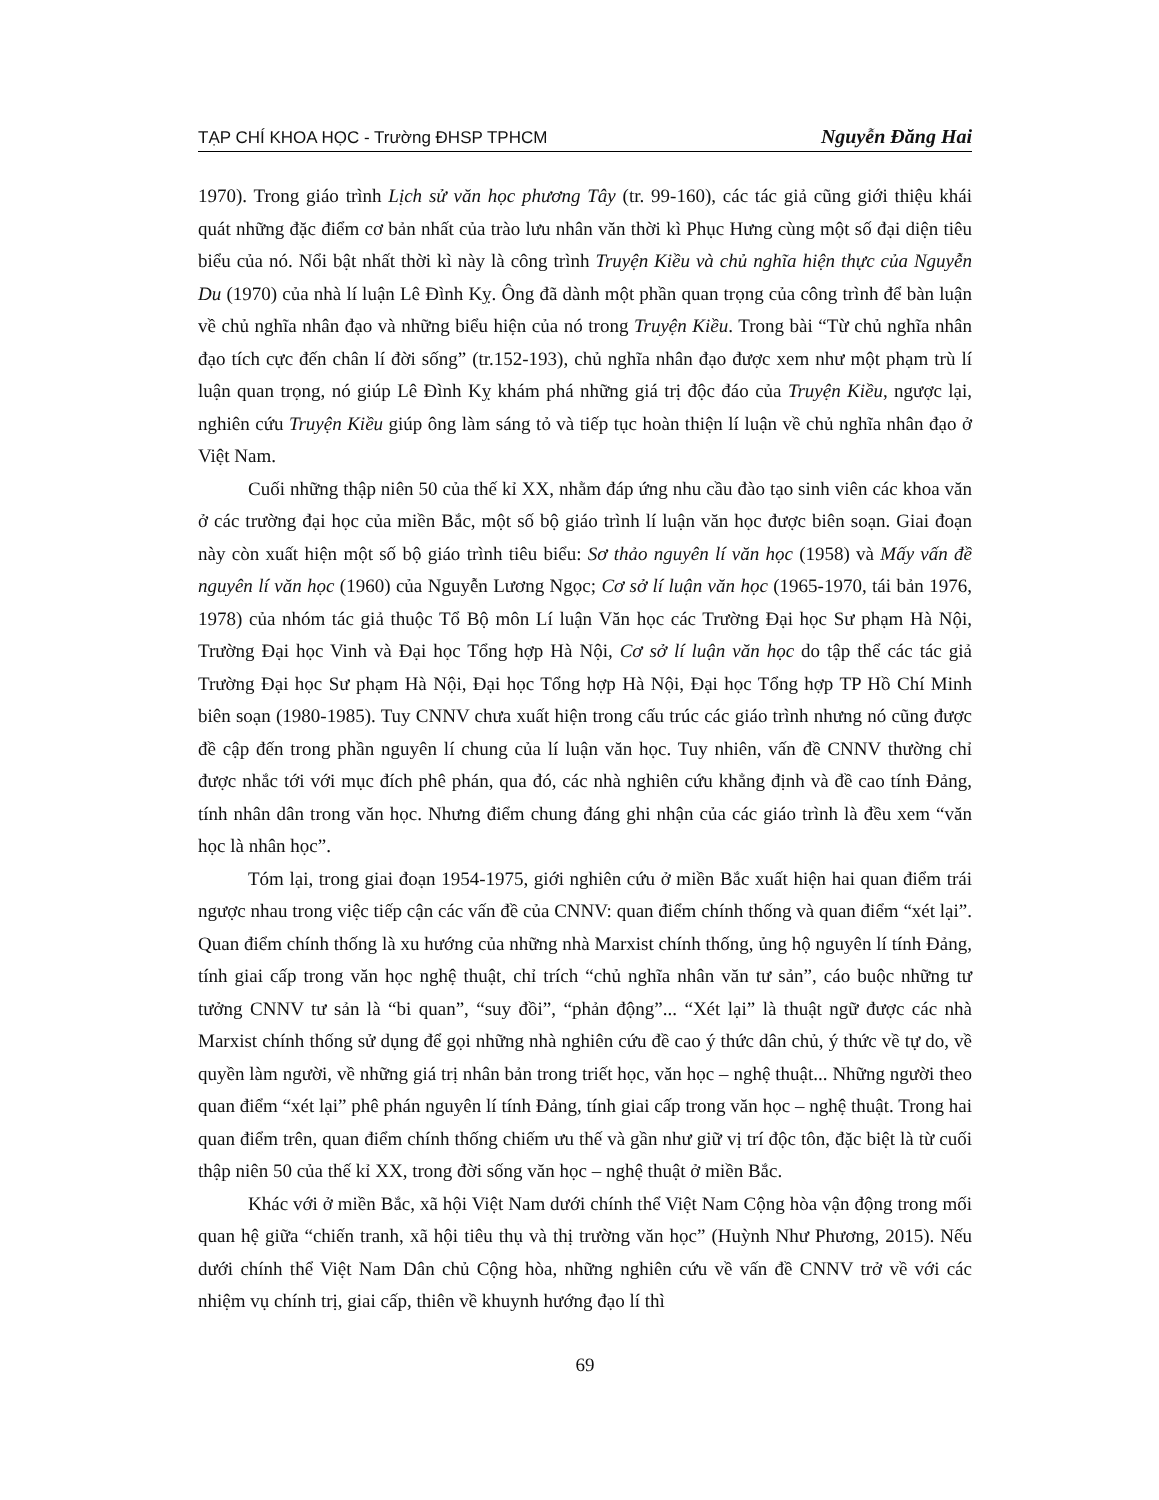TẠP CHÍ KHOA HỌC - Trường ĐHSP TPHCM Nguyễn Đăng Hai
1970). Trong giáo trình Lịch sử văn học phương Tây (tr. 99-160), các tác giả cũng giới thiệu khái quát những đặc điểm cơ bản nhất của trào lưu nhân văn thời kì Phục Hưng cùng một số đại diện tiêu biểu của nó. Nổi bật nhất thời kì này là công trình Truyện Kiều và chủ nghĩa hiện thực của Nguyễn Du (1970) của nhà lí luận Lê Đình Kỵ. Ông đã dành một phần quan trọng của công trình để bàn luận về chủ nghĩa nhân đạo và những biểu hiện của nó trong Truyện Kiều. Trong bài “Từ chủ nghĩa nhân đạo tích cực đến chân lí đời sống” (tr.152-193), chủ nghĩa nhân đạo được xem như một phạm trù lí luận quan trọng, nó giúp Lê Đình Kỵ khám phá những giá trị độc đáo của Truyện Kiều, ngược lại, nghiên cứu Truyện Kiều giúp ông làm sáng tỏ và tiếp tục hoàn thiện lí luận về chủ nghĩa nhân đạo ở Việt Nam.
Cuối những thập niên 50 của thế kỉ XX, nhằm đáp ứng nhu cầu đào tạo sinh viên các khoa văn ở các trường đại học của miền Bắc, một số bộ giáo trình lí luận văn học được biên soạn. Giai đoạn này còn xuất hiện một số bộ giáo trình tiêu biểu: Sơ thảo nguyên lí văn học (1958) và Mấy vấn đề nguyên lí văn học (1960) của Nguyễn Lương Ngọc; Cơ sở lí luận văn học (1965-1970, tái bản 1976, 1978) của nhóm tác giả thuộc Tổ Bộ môn Lí luận Văn học các Trường Đại học Sư phạm Hà Nội, Trường Đại học Vinh và Đại học Tổng hợp Hà Nội, Cơ sở lí luận văn học do tập thể các tác giả Trường Đại học Sư phạm Hà Nội, Đại học Tổng hợp Hà Nội, Đại học Tổng hợp TP Hồ Chí Minh biên soạn (1980-1985). Tuy CNNV chưa xuất hiện trong cấu trúc các giáo trình nhưng nó cũng được đề cập đến trong phần nguyên lí chung của lí luận văn học. Tuy nhiên, vấn đề CNNV thường chỉ được nhắc tới với mục đích phê phán, qua đó, các nhà nghiên cứu khẳng định và đề cao tính Đảng, tính nhân dân trong văn học. Nhưng điểm chung đáng ghi nhận của các giáo trình là đều xem “văn học là nhân học”.
Tóm lại, trong giai đoạn 1954-1975, giới nghiên cứu ở miền Bắc xuất hiện hai quan điểm trái ngược nhau trong việc tiếp cận các vấn đề của CNNV: quan điểm chính thống và quan điểm “xét lại”. Quan điểm chính thống là xu hướng của những nhà Marxist chính thống, ủng hộ nguyên lí tính Đảng, tính giai cấp trong văn học nghệ thuật, chỉ trích “chủ nghĩa nhân văn tư sản”, cáo buộc những tư tưởng CNNV tư sản là “bi quan”, “suy đồi”, “phản động”... “Xét lại” là thuật ngữ được các nhà Marxist chính thống sử dụng để gọi những nhà nghiên cứu đề cao ý thức dân chủ, ý thức về tự do, về quyền làm người, về những giá trị nhân bản trong triết học, văn học – nghệ thuật... Những người theo quan điểm “xét lại” phê phán nguyên lí tính Đảng, tính giai cấp trong văn học – nghệ thuật. Trong hai quan điểm trên, quan điểm chính thống chiếm ưu thế và gần như giữ vị trí độc tôn, đặc biệt là từ cuối thập niên 50 của thế kỉ XX, trong đời sống văn học – nghệ thuật ở miền Bắc.
Khác với ở miền Bắc, xã hội Việt Nam dưới chính thể Việt Nam Cộng hòa vận động trong mối quan hệ giữa “chiến tranh, xã hội tiêu thụ và thị trường văn học” (Huỳnh Như Phương, 2015). Nếu dưới chính thể Việt Nam Dân chủ Cộng hòa, những nghiên cứu về vấn đề CNNV trở về với các nhiệm vụ chính trị, giai cấp, thiên về khuynh hướng đạo lí thì
69